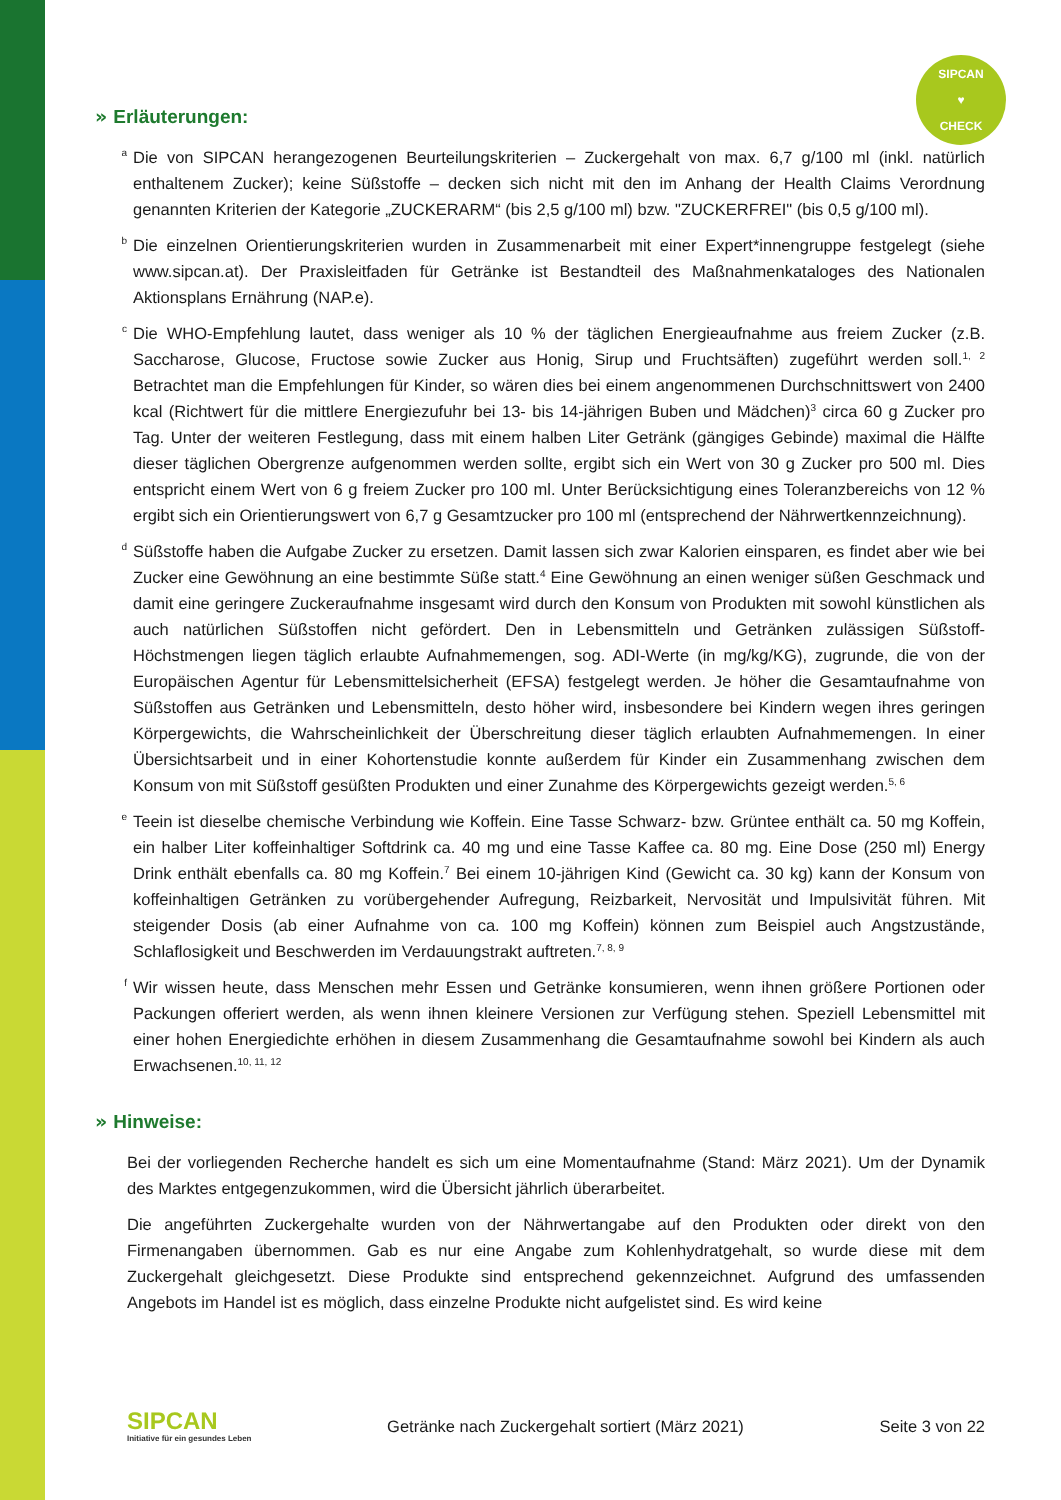SIPCAN
♥
CHECK
» Erläuterungen:
a
Die von SIPCAN herangezogenen Beurteilungskriterien – Zuckergehalt von max. 6,7 g/100 ml (inkl. natürlich enthaltenem Zucker); keine Süßstoffe – decken sich nicht mit den im Anhang der Health Claims Verordnung genannten Kriterien der Kategorie „ZUCKERARM“ (bis 2,5 g/100 ml) bzw. "ZUCKERFREI" (bis 0,5 g/100 ml).
b
Die einzelnen Orientierungskriterien wurden in Zusammenarbeit mit einer Expert*innengruppe festgelegt (siehe www.sipcan.at). Der Praxisleitfaden für Getränke ist Bestandteil des Maßnahmenkataloges des Nationalen Aktionsplans Ernährung (NAP.e).
c
Die WHO-Empfehlung lautet, dass weniger als 10 % der täglichen Energieaufnahme aus freiem Zucker (z.B. Saccharose, Glucose, Fructose sowie Zucker aus Honig, Sirup und Fruchtsäften) zugeführt werden soll.<sup>1, 2</sup> Betrachtet man die Empfehlungen für Kinder, so wären dies bei einem angenommenen Durchschnittswert von 2400 kcal (Richtwert für die mittlere Energiezufuhr bei 13- bis 14-jährigen Buben und Mädchen)<sup>3</sup> circa 60 g Zucker pro Tag. Unter der weiteren Festlegung, dass mit einem halben Liter Getränk (gängiges Gebinde) maximal die Hälfte dieser täglichen Obergrenze aufgenommen werden sollte, ergibt sich ein Wert von 30 g Zucker pro 500 ml. Dies entspricht einem Wert von 6 g freiem Zucker pro 100 ml. Unter Berücksichtigung eines Toleranzbereichs von 12 % ergibt sich ein Orientierungswert von 6,7 g Gesamtzucker pro 100 ml (entsprechend der Nährwertkennzeichnung).
d
Süßstoffe haben die Aufgabe Zucker zu ersetzen. Damit lassen sich zwar Kalorien einsparen, es findet aber wie bei Zucker eine Gewöhnung an eine bestimmte Süße statt.<sup>4</sup> Eine Gewöhnung an einen weniger süßen Geschmack und damit eine geringere Zuckeraufnahme insgesamt wird durch den Konsum von Produkten mit sowohl künstlichen als auch natürlichen Süßstoffen nicht gefördert. Den in Lebensmitteln und Getränken zulässigen Süßstoff-Höchstmengen liegen täglich erlaubte Aufnahmemengen, sog. ADI-Werte (in mg/kg/KG), zugrunde, die von der Europäischen Agentur für Lebensmittelsicherheit (EFSA) festgelegt werden. Je höher die Gesamtaufnahme von Süßstoffen aus Getränken und Lebensmitteln, desto höher wird, insbesondere bei Kindern wegen ihres geringen Körpergewichts, die Wahrscheinlichkeit der Überschreitung dieser täglich erlaubten Aufnahmemengen. In einer Übersichtsarbeit und in einer Kohortenstudie konnte außerdem für Kinder ein Zusammenhang zwischen dem Konsum von mit Süßstoff gesüßten Produkten und einer Zunahme des Körpergewichts gezeigt werden.<sup>5, 6</sup>
e
Teein ist dieselbe chemische Verbindung wie Koffein. Eine Tasse Schwarz- bzw. Grüntee enthält ca. 50 mg Koffein, ein halber Liter koffeinhaltiger Softdrink ca. 40 mg und eine Tasse Kaffee ca. 80 mg. Eine Dose (250 ml) Energy Drink enthält ebenfalls ca. 80 mg Koffein.<sup>7</sup> Bei einem 10-jährigen Kind (Gewicht ca. 30 kg) kann der Konsum von koffeinhaltigen Getränken zu vorübergehender Aufregung, Reizbarkeit, Nervosität und Impulsivität führen. Mit steigender Dosis (ab einer Aufnahme von ca. 100 mg Koffein) können zum Beispiel auch Angstzustände, Schlaflosigkeit und Beschwerden im Verdauungstrakt auftreten.<sup>7, 8, 9</sup>
f
Wir wissen heute, dass Menschen mehr Essen und Getränke konsumieren, wenn ihnen größere Portionen oder Packungen offeriert werden, als wenn ihnen kleinere Versionen zur Verfügung stehen. Speziell Lebensmittel mit einer hohen Energiedichte erhöhen in diesem Zusammenhang die Gesamtaufnahme sowohl bei Kindern als auch Erwachsenen.<sup>10, 11, 12</sup>
» Hinweise:
Bei der vorliegenden Recherche handelt es sich um eine Momentaufnahme (Stand: März 2021). Um der Dynamik des Marktes entgegenzukommen, wird die Übersicht jährlich überarbeitet.
Die angeführten Zuckergehalte wurden von der Nährwertangabe auf den Produkten oder direkt von den Firmenangaben übernommen. Gab es nur eine Angabe zum Kohlenhydratgehalt, so wurde diese mit dem Zuckergehalt gleichgesetzt. Diese Produkte sind entsprechend gekennzeichnet. Aufgrund des umfassenden Angebots im Handel ist es möglich, dass einzelne Produkte nicht aufgelistet sind. Es wird keine
SIPCAN
Initiative für ein gesundes Leben
Getränke nach Zuckergehalt sortiert (März 2021)
Seite 3 von 22